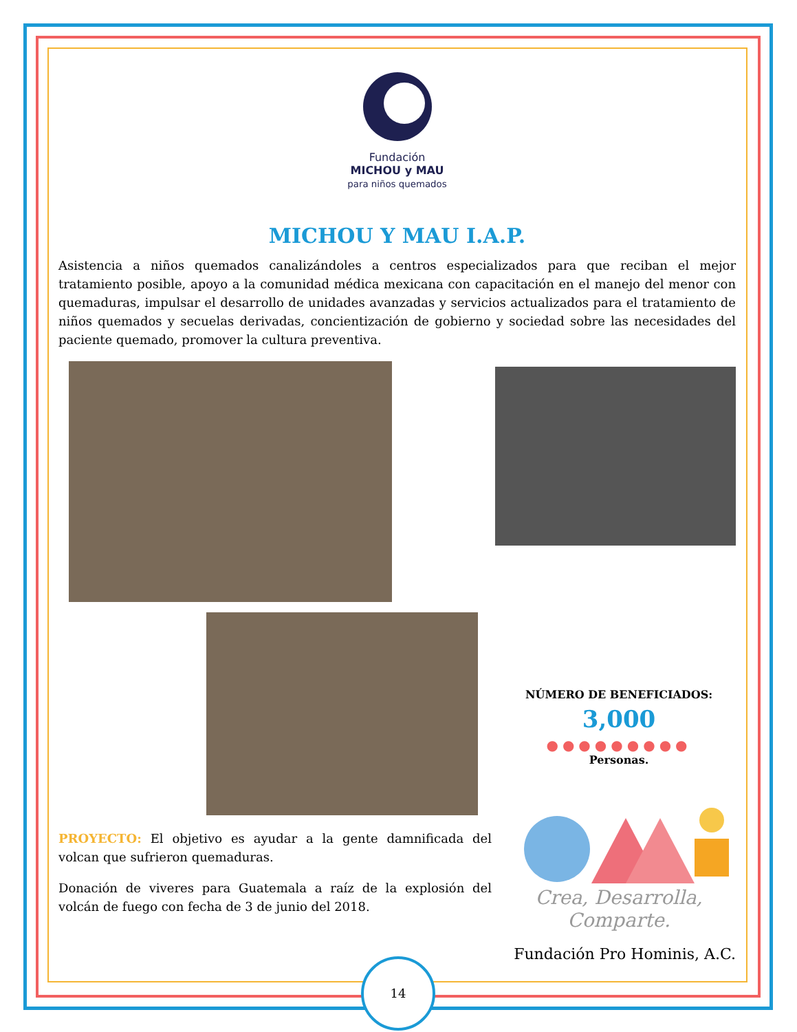Fundación
MICHOU y MAU
para niños quemados
MICHOU Y MAU I.A.P.
Asistencia a niños quemados canalizándoles a centros especializados para que reciban el mejor tratamiento posible, apoyo a la comunidad médica mexicana con capacitación en el manejo del menor con quemaduras, impulsar el desarrollo de unidades avanzadas y servicios actualizados para el tratamiento de niños quemados y secuelas derivadas, concientización de gobierno y sociedad sobre las necesidades del paciente quemado, promover la cultura preventiva.
PROYECTO: El objetivo es ayudar a la gente damnificada del volcan que sufrieron quemaduras.
Donación de viveres para Guatemala a raíz de la explosión del volcán de fuego con fecha de 3 de junio del 2018.
NÚMERO DE BENEFICIADOS:
3,000
●●●●●●●●●
Personas.
Crea, Desarrolla,
Comparte.
Fundación Pro Hominis, A.C.
14